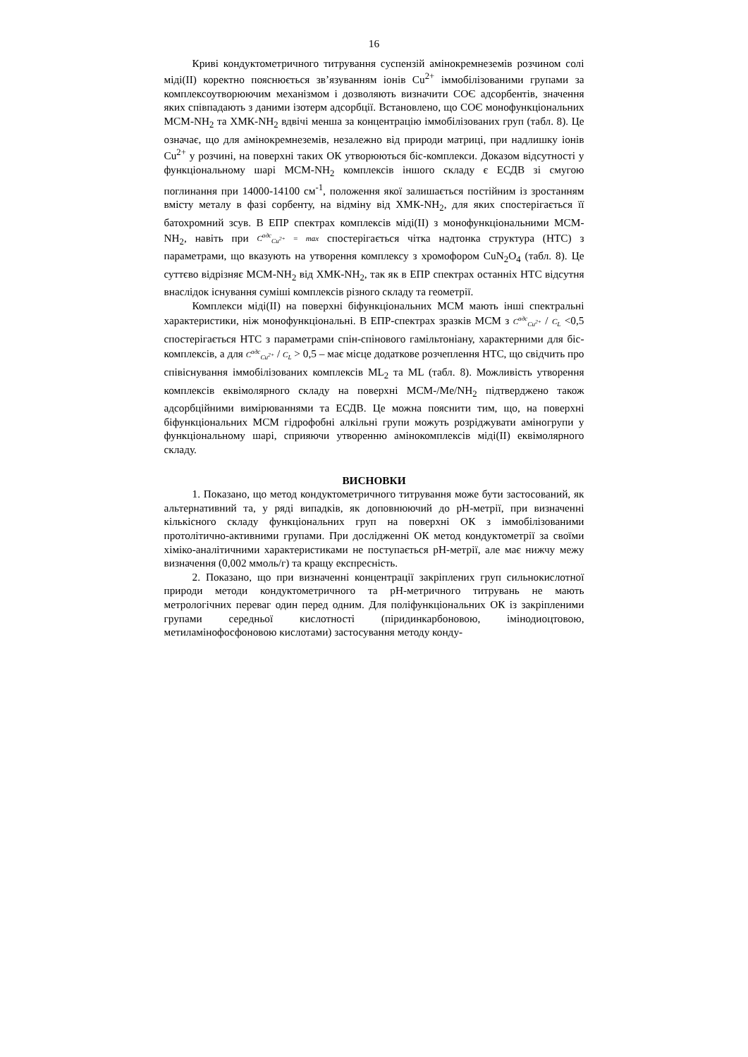16
Криві кондуктометричного титрування суспензій амінокремнеземів розчином солі міді(II) коректно пояснюється зв’язуванням іонів Cu<sup>2+</sup> іммобілізованими групами за комплексоутворюючим механізмом і дозволяють визначити СОЄ адсорбентів, значення яких співпадають з даними ізотерм адсорбції. Встановлено, що СОЄ монофункціональних МСМ-NH<sub>2</sub> та ХМК-NH<sub>2</sub> вдвічі менша за концентрацію іммобілізованих груп (табл. 8). Це означає, що для амінокремнеземів, незалежно від природи матриці, при надлишку іонів Cu<sup>2+</sup> у розчині, на поверхні таких ОК утворюються біс-комплекси. Доказом відсутності у функціональному шарі МСМ-NH<sub>2</sub> комплексів іншого складу є ЕСДВ зі смугою поглинання при 14000-14100 см<sup>-1</sup>, положення якої залишається постійним із зростанням вмісту металу в фазі сорбенту, на відміну від ХМК-NH<sub>2</sub>, для яких спостерігається її батохромний зсув. В ЕПР спектрах комплексів міді(II) з монофункціональними МСМ-NH<sub>2</sub>, навіть при C<sup>адс</sup><sub>Cu<sup>2+</sup></sub> = max спостерігається чітка надтонка структура (НТС) з параметрами, що вказують на утворення комплексу з хромофором CuN<sub>2</sub>O<sub>4</sub> (табл. 8). Це суттєво відрізняє МСМ-NH<sub>2</sub> від ХМК-NH<sub>2</sub>, так як в ЕПР спектрах останніх НТС відсутня внаслідок існування суміші комплексів різного складу та геометрії.
Комплекси міді(II) на поверхні біфункціональних МСМ мають інші спектральні характеристики, ніж монофункціональні. В ЕПР-спектрах зразків МСМ з C<sup>адс</sup><sub>Cu<sup>2+</sup></sub> / C<sub>L</sub> <0,5 спостерігається НТС з параметрами спін-спінового гамільтоніану, характерними для біс-комплексів, а для C<sup>адс</sup><sub>Cu<sup>2+</sup></sub> / C<sub>L</sub> > 0,5 – має місце додаткове розчеплення НТС, що свідчить про співіснування іммобілізованих комплексів ML<sub>2</sub> та ML (табл. 8). Можливість утворення комплексів еквімолярного складу на поверхні МСМ-/Me/NH<sub>2</sub> підтверджено також адсорбційними вимірюваннями та ЕСДВ. Це можна пояснити тим, що, на поверхні біфункціональних МСМ гідрофобні алкільні групи можуть розріджувати аміногрупи у функціональному шарі, сприяючи утворенню амінокомплексів міді(II) еквімолярного складу.
ВИСНОВКИ
1. Показано, що метод кондуктометричного титрування може бути застосований, як альтернативний та, у ряді випадків, як доповнюючий до pH-метрії, при визначенні кількісного складу функціональних груп на поверхні ОК з іммобілізованими протолітично-активними групами. При дослідженні ОК метод кондуктометрії за своїми хіміко-аналітичними характеристиками не поступається pH-метрії, але має нижчу межу визначення (0,002 ммоль/г) та кращу експресність.
2. Показано, що при визначенні концентрації закріплених груп сильнокислотної природи методи кондуктометричного та pH-метричного титрувань не мають метрологічних переваг один перед одним. Для поліфункціональних ОК із закріпленими групами середньої кислотності (піридинкарбоновою, імінодиоцтовою, метиламінофосфоновою кислотами) застосування методу конду-